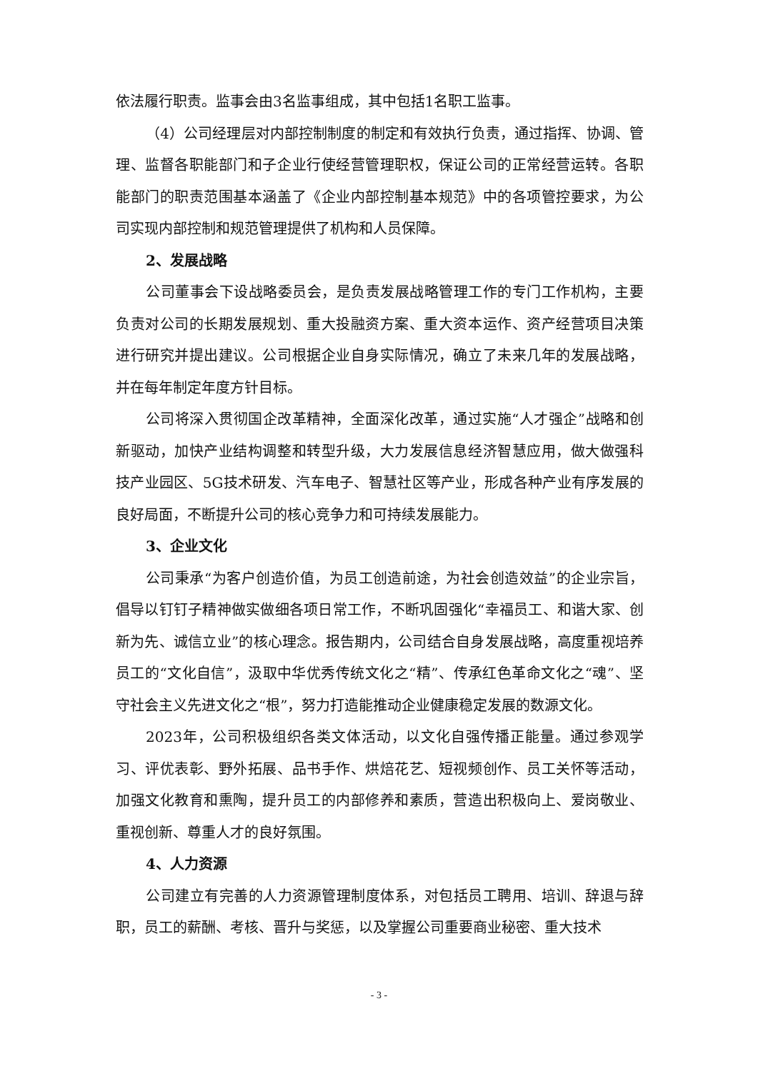依法履行职责。监事会由3名监事组成，其中包括1名职工监事。
（4）公司经理层对内部控制制度的制定和有效执行负责，通过指挥、协调、管理、监督各职能部门和子企业行使经营管理职权，保证公司的正常经营运转。各职能部门的职责范围基本涵盖了《企业内部控制基本规范》中的各项管控要求，为公司实现内部控制和规范管理提供了机构和人员保障。
2、发展战略
公司董事会下设战略委员会，是负责发展战略管理工作的专门工作机构，主要负责对公司的长期发展规划、重大投融资方案、重大资本运作、资产经营项目决策进行研究并提出建议。公司根据企业自身实际情况，确立了未来几年的发展战略，并在每年制定年度方针目标。
公司将深入贯彻国企改革精神，全面深化改革，通过实施“人才强企”战略和创新驱动，加快产业结构调整和转型升级，大力发展信息经济智慧应用，做大做强科技产业园区、5G技术研发、汽车电子、智慧社区等产业，形成各种产业有序发展的良好局面，不断提升公司的核心竞争力和可持续发展能力。
3、企业文化
公司秉承“为客户创造价值，为员工创造前途，为社会创造效益”的企业宗旨，倡导以钉钉子精神做实做细各项日常工作，不断巩固强化“幸福员工、和谐大家、创新为先、诚信立业”的核心理念。报告期内，公司结合自身发展战略，高度重视培养员工的“文化自信”，汲取中华优秀传统文化之“精”、传承红色革命文化之“魂”、坚守社会主义先进文化之“根”，努力打造能推动企业健康稳定发展的数源文化。
2023年，公司积极组织各类文体活动，以文化自强传播正能量。通过参观学习、评优表彰、野外拓展、品书手作、烘焙花艺、短视频创作、员工关怀等活动，加强文化教育和熏陶，提升员工的内部修养和素质，营造出积极向上、爱岗敬业、重视创新、尊重人才的良好氛围。
4、人力资源
公司建立有完善的人力资源管理制度体系，对包括员工聘用、培训、辞退与辞职，员工的薪酬、考核、晋升与奖惩，以及掌握公司重要商业秘密、重大技术
- 3 -